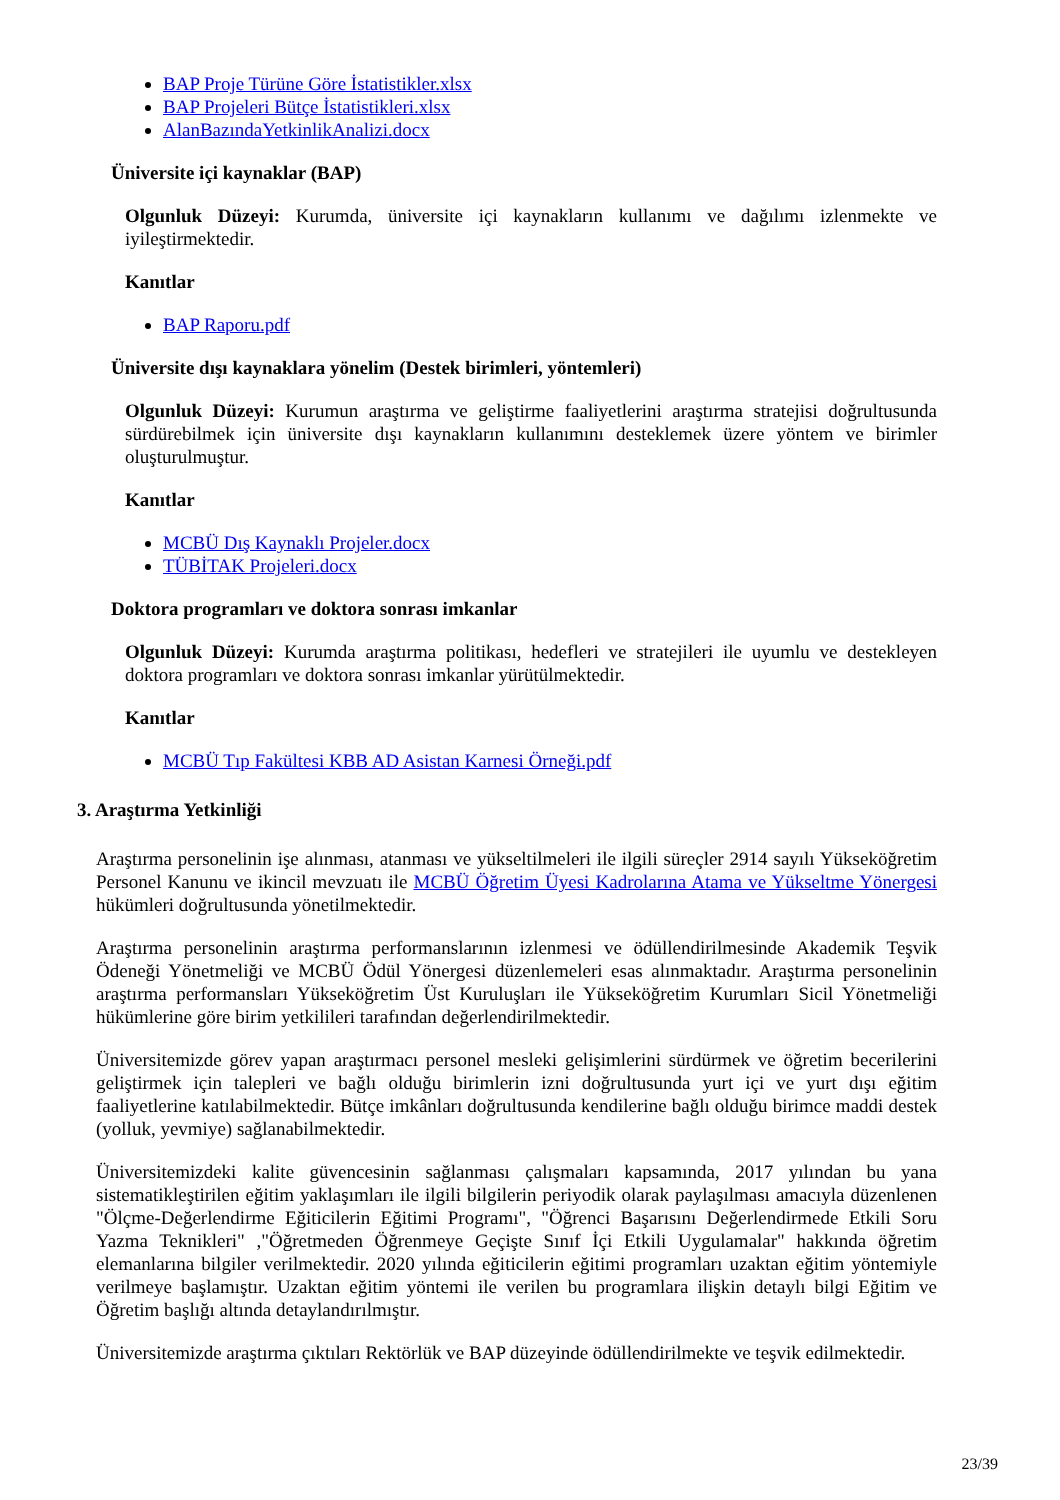BAP Proje Türüne Göre İstatistikler.xlsx
BAP Projeleri Bütçe İstatistikleri.xlsx
AlanBazındaYetkinlikAnalizi.docx
Üniversite içi kaynaklar (BAP)
Olgunluk Düzeyi: Kurumda, üniversite içi kaynakların kullanımı ve dağılımı izlenmekte ve iyileştirmektedir.
Kanıtlar
BAP Raporu.pdf
Üniversite dışı kaynaklara yönelim (Destek birimleri, yöntemleri)
Olgunluk Düzeyi: Kurumun araştırma ve geliştirme faaliyetlerini araştırma stratejisi doğrultusunda sürdürebilmek için üniversite dışı kaynakların kullanımını desteklemek üzere yöntem ve birimler oluşturulmuştur.
Kanıtlar
MCBÜ Dış Kaynaklı Projeler.docx
TÜBİTAK Projeleri.docx
Doktora programları ve doktora sonrası imkanlar
Olgunluk Düzeyi: Kurumda araştırma politikası, hedefleri ve stratejileri ile uyumlu ve destekleyen doktora programları ve doktora sonrası imkanlar yürütülmektedir.
Kanıtlar
MCBÜ Tıp Fakültesi KBB AD Asistan Karnesi Örneği.pdf
3. Araştırma Yetkinliği
Araştırma personelinin işe alınması, atanması ve yükseltilmeleri ile ilgili süreçler 2914 sayılı Yükseköğretim Personel Kanunu ve ikincil mevzuatı ile MCBÜ Öğretim Üyesi Kadrolarına Atama ve Yükseltme Yönergesi hükümleri doğrultusunda yönetilmektedir.
Araştırma personelinin araştırma performanslarının izlenmesi ve ödüllendirilmesinde Akademik Teşvik Ödeneği Yönetmeliği ve MCBÜ Ödül Yönergesi düzenlemeleri esas alınmaktadır. Araştırma personelinin araştırma performansları Yükseköğretim Üst Kuruluşları ile Yükseköğretim Kurumları Sicil Yönetmeliği hükümlerine göre birim yetkilileri tarafından değerlendirilmektedir.
Üniversitemizde görev yapan araştırmacı personel mesleki gelişimlerini sürdürmek ve öğretim becerilerini geliştirmek için talepleri ve bağlı olduğu birimlerin izni doğrultusunda yurt içi ve yurt dışı eğitim faaliyetlerine katılabilmektedir. Bütçe imkânları doğrultusunda kendilerine bağlı olduğu birimce maddi destek (yolluk, yevmiye) sağlanabilmektedir.
Üniversitemizdeki kalite güvencesinin sağlanması çalışmaları kapsamında, 2017 yılından bu yana sistematikleştirilen eğitim yaklaşımları ile ilgili bilgilerin periyodik olarak paylaşılması amacıyla düzenlenen "Ölçme-Değerlendirme Eğiticilerin Eğitimi Programı", "Öğrenci Başarısını Değerlendirmede Etkili Soru Yazma Teknikleri" ,"Öğretmeden Öğrenmeye Geçişte Sınıf İçi Etkili Uygulamalar" hakkında öğretim elemanlarına bilgiler verilmektedir. 2020 yılında eğiticilerin eğitimi programları uzaktan eğitim yöntemiyle verilmeye başlamıştır. Uzaktan eğitim yöntemi ile verilen bu programlara ilişkin detaylı bilgi Eğitim ve Öğretim başlığı altında detaylandırılmıştır.
Üniversitemizde araştırma çıktıları Rektörlük ve BAP düzeyinde ödüllendirilmekte ve teşvik edilmektedir.
23/39